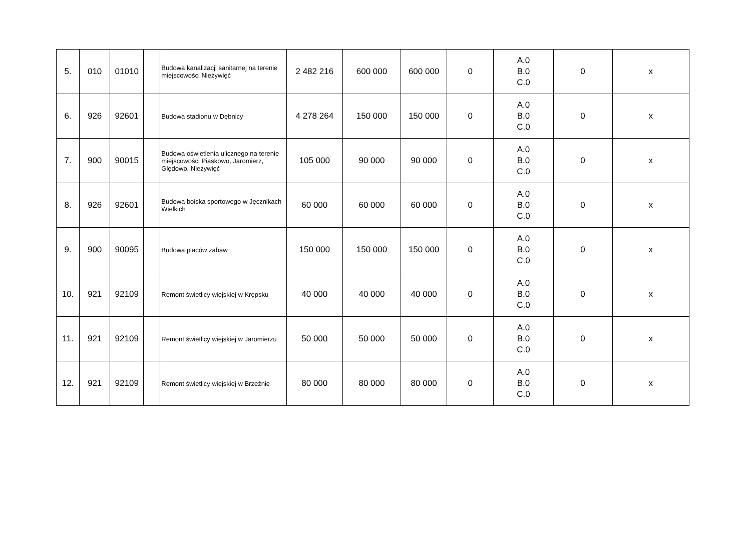| 5. | 010 | 01010 | | Budowa kanalizacji sanitarnej na terenie miejscowości Nieżywięć | 2 482 216 | 600 000 | 600 000 | 0 | A.0 B.0 C.0 | 0 | x |
| 6. | 926 | 92601 | | Budowa stadionu w Dębnicy | 4 278 264 | 150 000 | 150 000 | 0 | A.0 B.0 C.0 | 0 | x |
| 7. | 900 | 90015 | | Budowa oświetlenia ulicznego na terenie miejscowości Piaskowo, Jaromierz, Ględowo, Nieżywięć | 105 000 | 90 000 | 90 000 | 0 | A.0 B.0 C.0 | 0 | x |
| 8. | 926 | 92601 | | Budowa boiska sportowego w Jęcznikach Wielkich | 60 000 | 60 000 | 60 000 | 0 | A.0 B.0 C.0 | 0 | x |
| 9. | 900 | 90095 | | Budowa placów zabaw | 150 000 | 150 000 | 150 000 | 0 | A.0 B.0 C.0 | 0 | x |
| 10. | 921 | 92109 | | Remont świetlicy wiejskiej w Krępsku | 40 000 | 40 000 | 40 000 | 0 | A.0 B.0 C.0 | 0 | x |
| 11. | 921 | 92109 | | Remont świetlicy wiejskiej w Jaromierzu | 50 000 | 50 000 | 50 000 | 0 | A.0 B.0 C.0 | 0 | x |
| 12. | 921 | 92109 | | Remont świetlicy wiejskiej w Brzeźnie | 80 000 | 80 000 | 80 000 | 0 | A.0 B.0 C.0 | 0 | x |